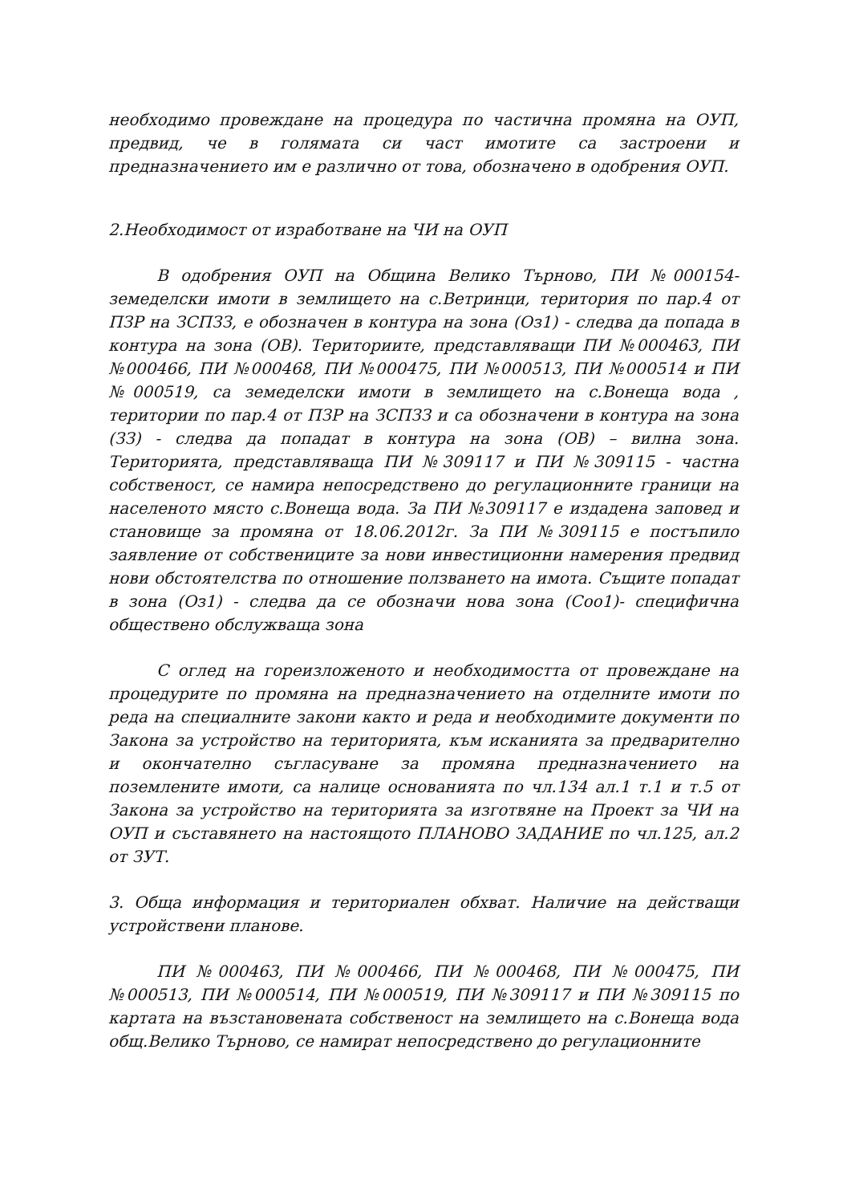необходимо провеждане на процедура по частична промяна на ОУП, предвид, че в голямата си част имотите са застроени и предназначението им е различно от това, обозначено в одобрения ОУП.
2.Необходимост от изработване на ЧИ на ОУП
В одобрения ОУП на Община Велико Търново, ПИ №000154-земеделски имоти в землището на с.Ветринци, територия по пар.4 от ПЗР на ЗСПЗЗ, е обозначен в контура на зона (Оз1) - следва да попада в контура на зона (ОВ). Териториите, представляващи ПИ №000463, ПИ №000466, ПИ №000468, ПИ №000475, ПИ №000513, ПИ №000514 и ПИ №000519, са земеделски имоти в землището на с.Вонеща вода , територии по пар.4 от ПЗР на ЗСПЗЗ и са обозначени в контура на зона (ЗЗ) - следва да попадат в контура на зона (ОВ) – вилна зона. Територията, представляваща ПИ №309117 и ПИ №309115 - частна собственост, се намира непосредствено до регулационните граници на населеното място с.Вонеща вода. За ПИ №309117 е издадена заповед и становище за промяна от 18.06.2012г. За ПИ №309115 е постъпило заявление от собствениците за нови инвестиционни намерения предвид нови обстоятелства по отношение ползването на имота. Същите попадат в зона (Оз1) - следва да се обозначи нова зона (Соо1)- специфична обществено обслужваща зона
С оглед на гореизложеното и необходимостта от провеждане на процедурите по промяна на предназначението на отделните имоти по реда на специалните закони както и реда и необходимите документи по Закона за устройство на територията, към исканията за предварително и окончателно съгласуване за промяна предназначението на поземлените имоти, са налице основанията по чл.134 ал.1 т.1 и т.5 от Закона за устройство на територията за изготвяне на Проект за ЧИ на ОУП и съставянето на настоящото ПЛАНОВО ЗАДАНИЕ по чл.125, ал.2 от ЗУТ.
3. Обща информация и териториален обхват. Наличие на действащи устройствени планове.
ПИ №000463, ПИ №000466, ПИ №000468, ПИ №000475, ПИ №000513, ПИ №000514, ПИ №000519, ПИ №309117 и ПИ №309115 по картата на възстановената собственост на землището на с.Вонеща вода общ.Велико Търново, се намират непосредствено до регулационните